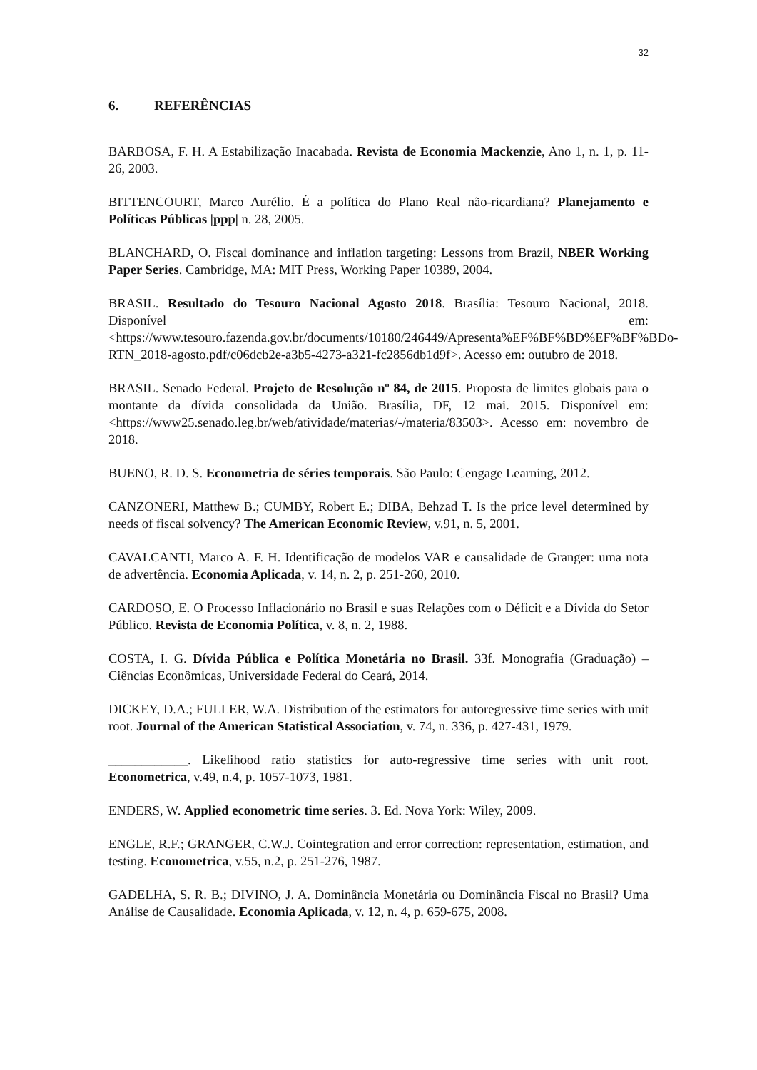32
6. REFERÊNCIAS
BARBOSA, F. H. A Estabilização Inacabada. Revista de Economia Mackenzie, Ano 1, n. 1, p. 11-26, 2003.
BITTENCOURT, Marco Aurélio. É a política do Plano Real não-ricardiana? Planejamento e Políticas Públicas |ppp| n. 28, 2005.
BLANCHARD, O. Fiscal dominance and inflation targeting: Lessons from Brazil, NBER Working Paper Series. Cambridge, MA: MIT Press, Working Paper 10389, 2004.
BRASIL. Resultado do Tesouro Nacional Agosto 2018. Brasília: Tesouro Nacional, 2018. Disponível em: <https://www.tesouro.fazenda.gov.br/documents/10180/246449/Apresenta%EF%BF%BD%EF%BF%BDo-RTN_2018-agosto.pdf/c06dcb2e-a3b5-4273-a321-fc2856db1d9f>. Acesso em: outubro de 2018.
BRASIL. Senado Federal. Projeto de Resolução nº 84, de 2015. Proposta de limites globais para o montante da dívida consolidada da União. Brasília, DF, 12 mai. 2015. Disponível em: <https://www25.senado.leg.br/web/atividade/materias/-/materia/83503>. Acesso em: novembro de 2018.
BUENO, R. D. S. Econometria de séries temporais. São Paulo: Cengage Learning, 2012.
CANZONERI, Matthew B.; CUMBY, Robert E.; DIBA, Behzad T. Is the price level determined by needs of fiscal solvency? The American Economic Review, v.91, n. 5, 2001.
CAVALCANTI, Marco A. F. H. Identificação de modelos VAR e causalidade de Granger: uma nota de advertência. Economia Aplicada, v. 14, n. 2, p. 251-260, 2010.
CARDOSO, E. O Processo Inflacionário no Brasil e suas Relações com o Déficit e a Dívida do Setor Público. Revista de Economia Política, v. 8, n. 2, 1988.
COSTA, I. G. Dívida Pública e Política Monetária no Brasil. 33f. Monografia (Graduação) – Ciências Econômicas, Universidade Federal do Ceará, 2014.
DICKEY, D.A.; FULLER, W.A. Distribution of the estimators for autoregressive time series with unit root. Journal of the American Statistical Association, v. 74, n. 336, p. 427-431, 1979.
____________. Likelihood ratio statistics for auto-regressive time series with unit root. Econometrica, v.49, n.4, p. 1057-1073, 1981.
ENDERS, W. Applied econometric time series. 3. Ed. Nova York: Wiley, 2009.
ENGLE, R.F.; GRANGER, C.W.J. Cointegration and error correction: representation, estimation, and testing. Econometrica, v.55, n.2, p. 251-276, 1987.
GADELHA, S. R. B.; DIVINO, J. A. Dominância Monetária ou Dominância Fiscal no Brasil? Uma Análise de Causalidade. Economia Aplicada, v. 12, n. 4, p. 659-675, 2008.